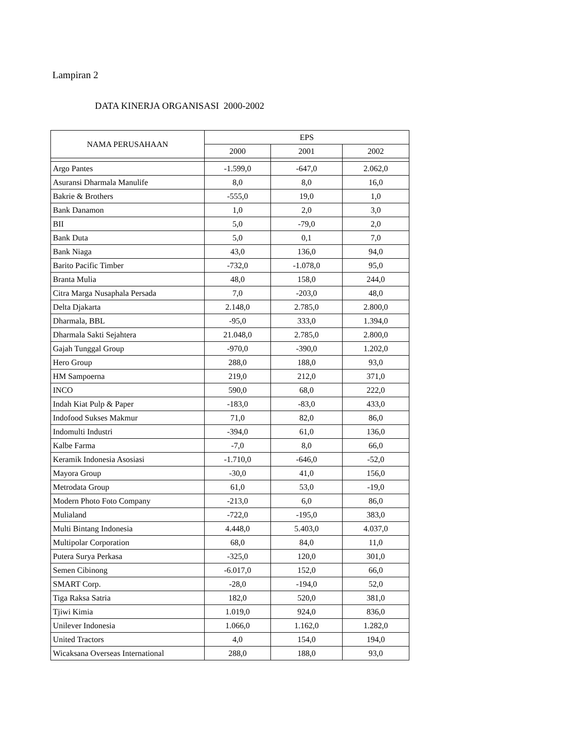Lampiran 2
DATA KINERJA ORGANISASI 2000-2002
| NAMA PERUSAHAAN | EPS | | |
| --- | --- | --- | --- |
| | 2000 | 2001 | 2002 |
| Argo Pantes | -1.599,0 | -647,0 | 2.062,0 |
| Asuransi Dharmala Manulife | 8,0 | 8,0 | 16,0 |
| Bakrie & Brothers | -555,0 | 19,0 | 1,0 |
| Bank Danamon | 1,0 | 2,0 | 3,0 |
| BII | 5,0 | -79,0 | 2,0 |
| Bank Duta | 5,0 | 0,1 | 7,0 |
| Bank Niaga | 43,0 | 136,0 | 94,0 |
| Barito Pacific Timber | -732,0 | -1.078,0 | 95,0 |
| Branta Mulia | 48,0 | 158,0 | 244,0 |
| Citra Marga Nusaphala Persada | 7,0 | -203,0 | 48,0 |
| Delta Djakarta | 2.148,0 | 2.785,0 | 2.800,0 |
| Dharmala, BBL | -95,0 | 333,0 | 1.394,0 |
| Dharmala Sakti Sejahtera | 21.048,0 | 2.785,0 | 2.800,0 |
| Gajah Tunggal Group | -970,0 | -390,0 | 1.202,0 |
| Hero Group | 288,0 | 188,0 | 93,0 |
| HM Sampoerna | 219,0 | 212,0 | 371,0 |
| INCO | 590,0 | 68,0 | 222,0 |
| Indah Kiat Pulp & Paper | -183,0 | -83,0 | 433,0 |
| Indofood Sukses Makmur | 71,0 | 82,0 | 86,0 |
| Indomulti Industri | -394,0 | 61,0 | 136,0 |
| Kalbe Farma | -7,0 | 8,0 | 66,0 |
| Keramik Indonesia Asosiasi | -1.710,0 | -646,0 | -52,0 |
| Mayora Group | -30,0 | 41,0 | 156,0 |
| Metrodata Group | 61,0 | 53,0 | -19,0 |
| Modern Photo Foto Company | -213,0 | 6,0 | 86,0 |
| Mulialand | -722,0 | -195,0 | 383,0 |
| Multi Bintang Indonesia | 4.448,0 | 5.403,0 | 4.037,0 |
| Multipolar Corporation | 68,0 | 84,0 | 11,0 |
| Putera Surya Perkasa | -325,0 | 120,0 | 301,0 |
| Semen Cibinong | -6.017,0 | 152,0 | 66,0 |
| SMART Corp. | -28,0 | -194,0 | 52,0 |
| Tiga Raksa Satria | 182,0 | 520,0 | 381,0 |
| Tjiwi Kimia | 1.019,0 | 924,0 | 836,0 |
| Unilever Indonesia | 1.066,0 | 1.162,0 | 1.282,0 |
| United Tractors | 4,0 | 154,0 | 194,0 |
| Wicaksana Overseas International | 288,0 | 188,0 | 93,0 |